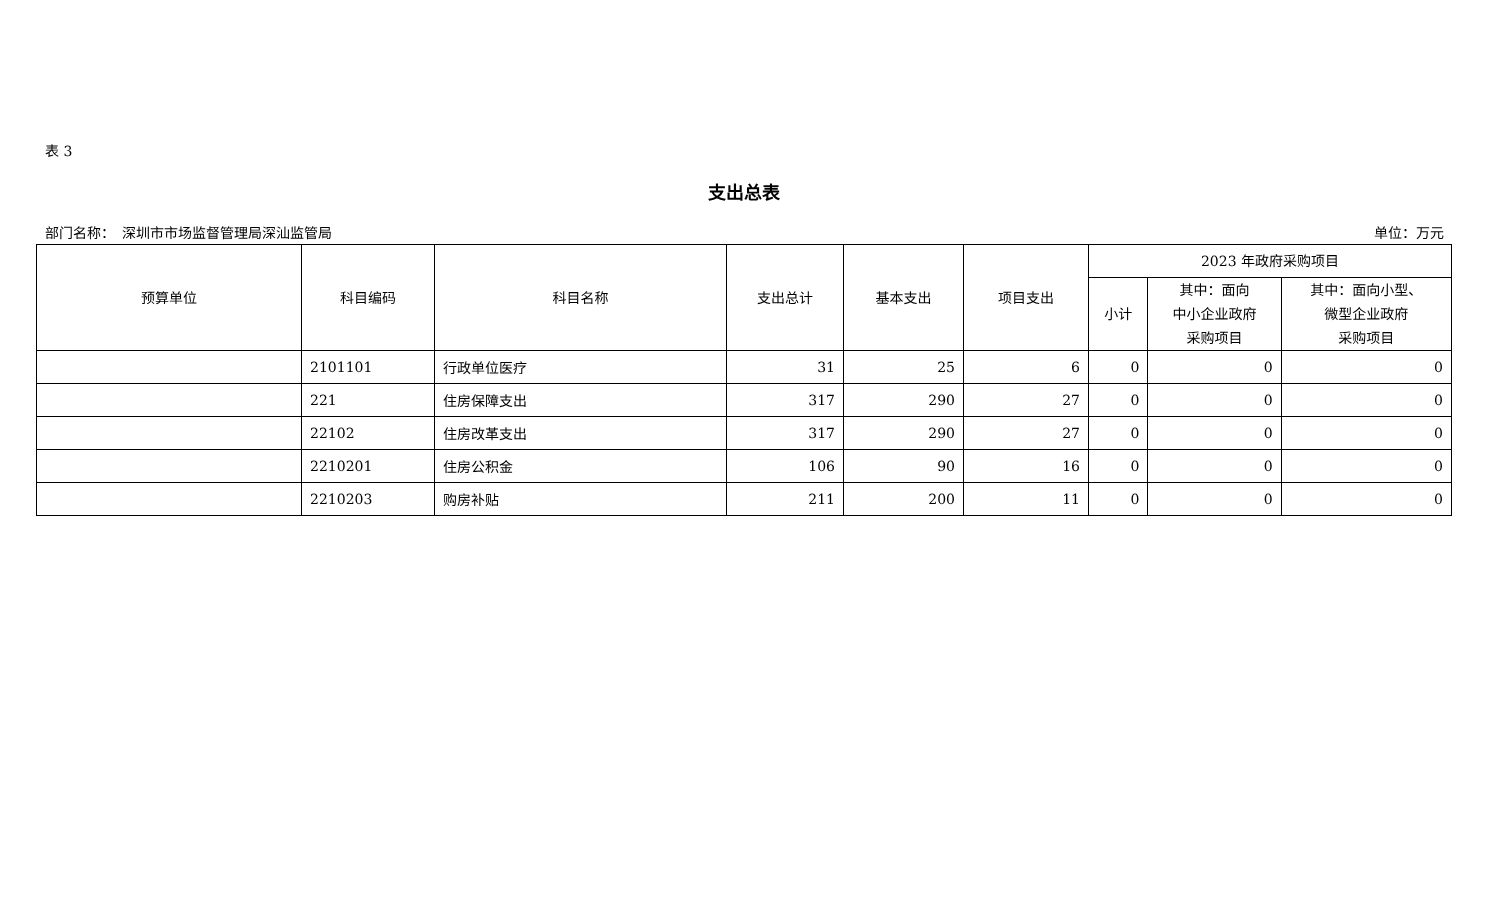表 3
支出总表
部门名称：　深圳市市场监督管理局深汕监管局 单位：万元
| 预算单位 | 科目编码 | 科目名称 | 支出总计 | 基本支出 | 项目支出 | 2023 年政府采购项目 | | |
| --- | --- | --- | --- | --- | --- | --- | --- | --- |
| | | | | | | 小计 | 其中：面向 中小企业政府 采购项目 | 其中：面向小型、 微型企业政府 采购项目 |
| | 2101101 | 行政单位医疗 | 31 | 25 | 6 | 0 | 0 | 0 |
| | 221 | 住房保障支出 | 317 | 290 | 27 | 0 | 0 | 0 |
| | 22102 | 住房改革支出 | 317 | 290 | 27 | 0 | 0 | 0 |
| | 2210201 | 住房公积金 | 106 | 90 | 16 | 0 | 0 | 0 |
| | 2210203 | 购房补贴 | 211 | 200 | 11 | 0 | 0 | 0 |